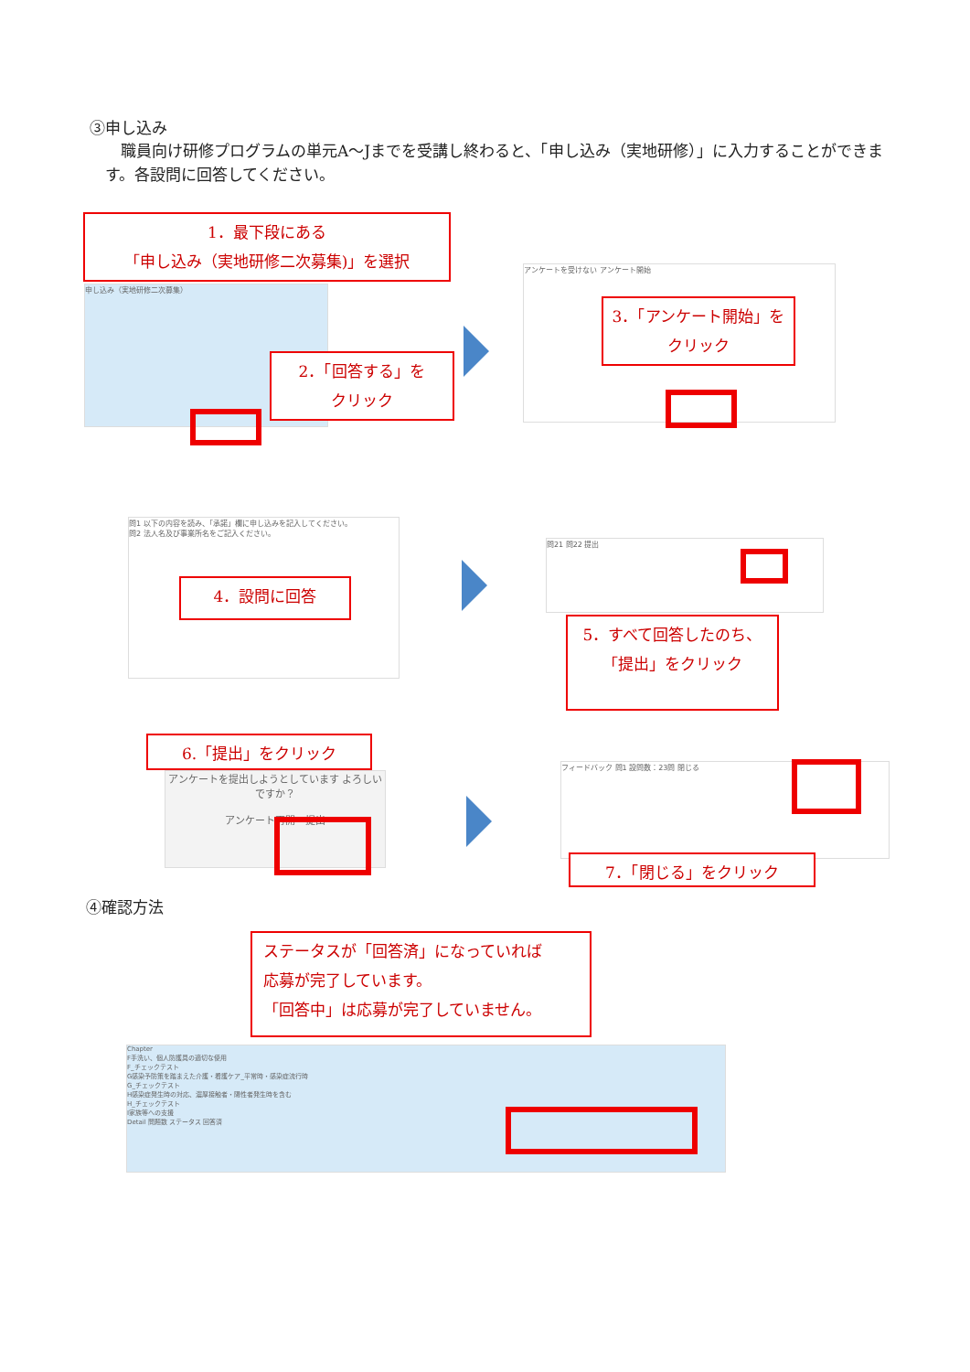③申し込み
　職員向け研修プログラムの単元A～Jまでを受講し終わると、「申し込み（実地研修）」に入力することができます。各設問に回答してください。
申し込み（実地研修二次募集）
1．最下段にある
「申し込み（実地研修二次募集)」を選択
2．「回答する」を
クリック
アンケートを受けない アンケート開始
3．「アンケート開始」をクリック
問1 以下の内容を読み、「承諾」欄に申し込みを記入してください。
問2 法人名及び事業所名をご記入ください。
4．設問に回答
問21 問22 提出
5．すべて回答したのち、「提出」をクリック
6.「提出」をクリック
アンケートを提出しようとしています よろしいですか？
アンケート再開　提出
フィードバック 問1 設問数：23問 閉じる
7．「閉じる」をクリック
④確認方法
ステータスが「回答済」になっていれば
応募が完了しています。
「回答中」は応募が完了していません。
Chapter
F手洗い、個人防護具の適切な使用
F_チェックテスト
G感染予防策を踏まえた介護・看護ケア_平常時・感染症流行時
G_チェックテスト
H感染症発生時の対応、濃厚接触者・陽性者発生時を含む
H_チェックテスト
I家族等への支援
Detail 問題数 ステータス 回答済